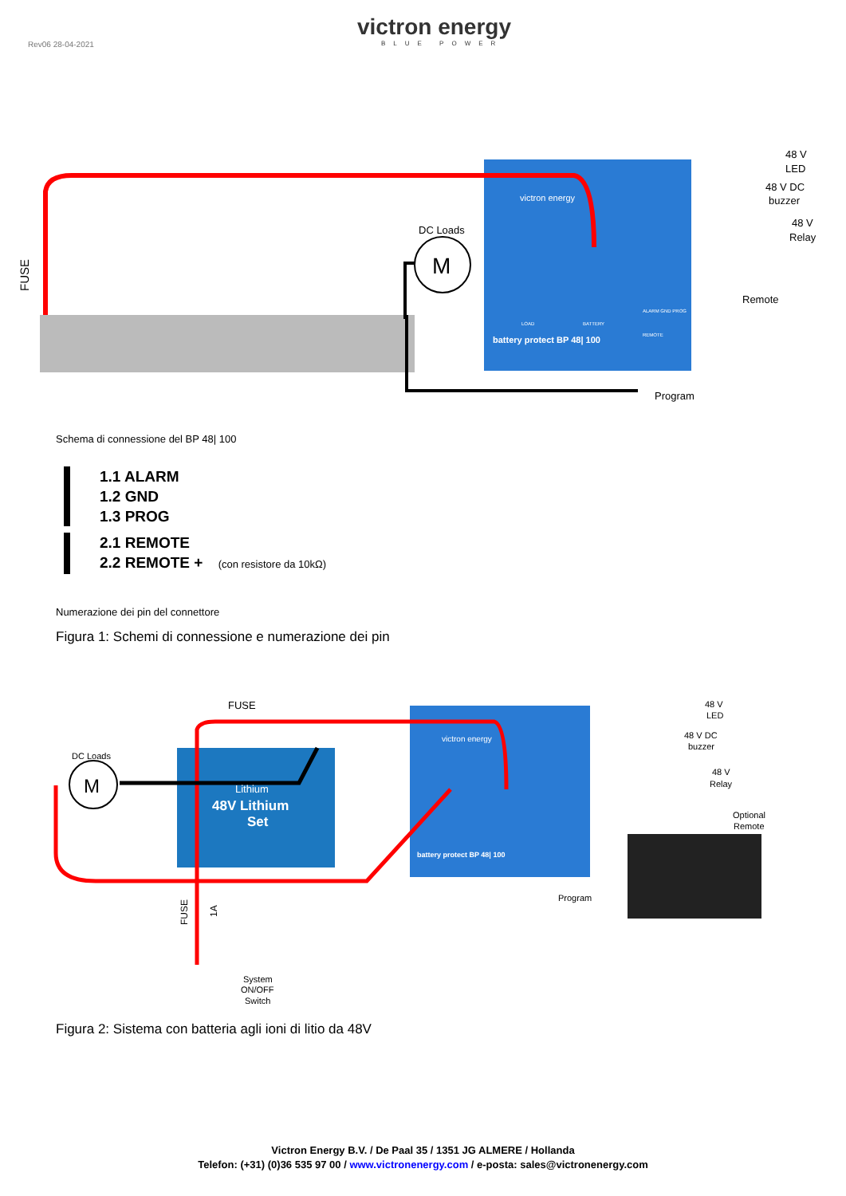Rev06 28-04-2021
victron energy
BLUE POWER
M
DC Loads
FUSE
battery protect BP 48| 100
victron energy
48 V
LED
48 V DC
buzzer
48 V
Relay
Remote
Program
LOAD
BATTERY
ALARM GND PROG
REMOTE
Schema di connessione del BP 48| 100
1.1 ALARM
1.2 GND
1.3 PROG
2.1 REMOTE
2.2 REMOTE + (con resistore da 10kΩ)
Numerazione dei pin del connettore
Figura 1: Schemi di connessione e numerazione dei pin
M
DC Loads
FUSE
48V Lithium
Lithium
Set
battery protect BP 48| 100
victron energy
48 V
LED
48 V DC
buzzer
48 V
Relay
Optional
Remote
Program
FUSE
1A
System
ON/OFF
Switch
Figura 2: Sistema con batteria agli ioni di litio da 48V
Victron Energy B.V. / De Paal 35 / 1351 JG ALMERE / Hollanda
Telefon: (+31) (0)36 535 97 00 / www.victronenergy.com / e-posta: sales@victronenergy.com